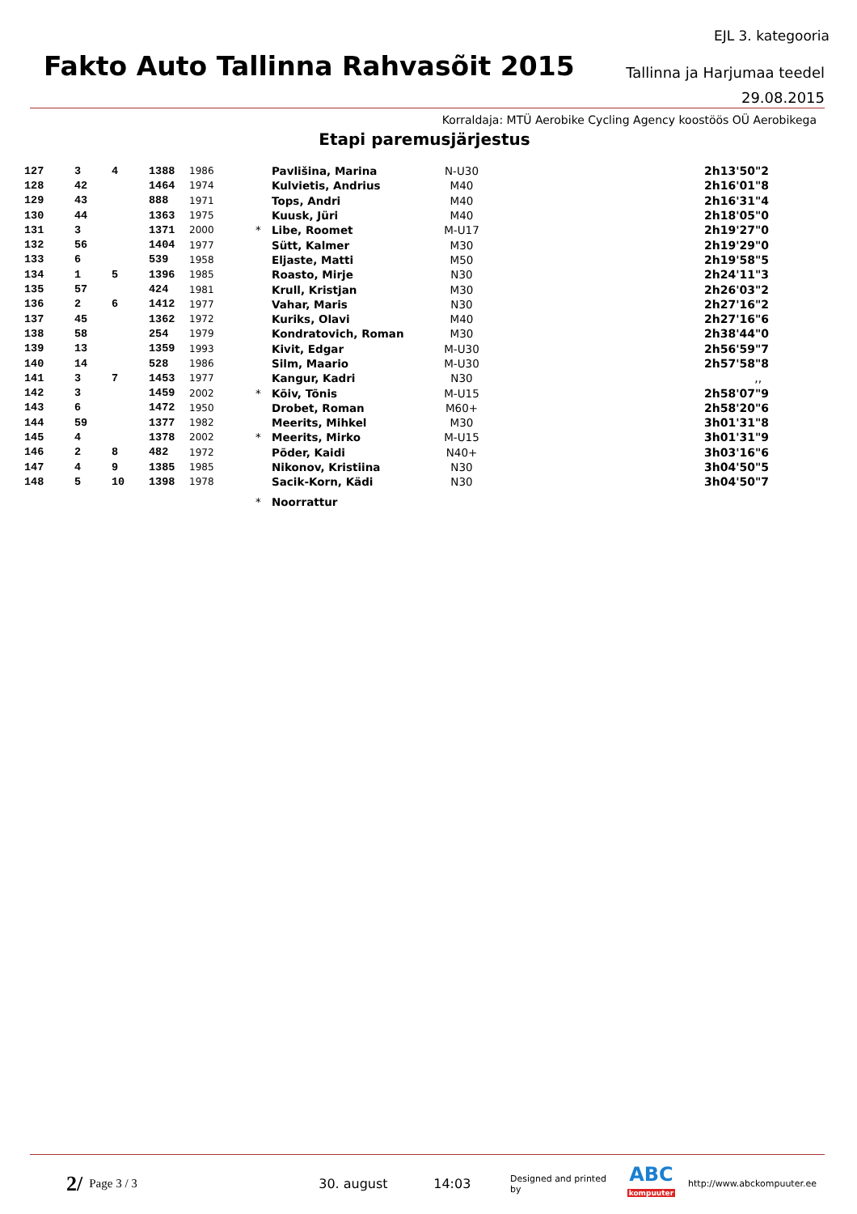EJL 3. kategooria
Fakto Auto Tallinna Rahvasõit 2015
Tallinna ja Harjumaa teedel
29.08.2015
Korraldaja: MTÜ Aerobike Cycling Agency koostöös OÜ Aerobikega
Etapi paremusjärjestus
| 127 | 3 | 4 | 1388 | 1986 | | Pavlišina, Marina | N-U30 | 2h13'50"2 |
| 128 | 42 | | 1464 | 1974 | | Kulvietis, Andrius | M40 | 2h16'01"8 |
| 129 | 43 | | 888 | 1971 | | Tops, Andri | M40 | 2h16'31"4 |
| 130 | 44 | | 1363 | 1975 | | Kuusk, Jüri | M40 | 2h18'05"0 |
| 131 | 3 | | 1371 | 2000 | * | Libe, Roomet | M-U17 | 2h19'27"0 |
| 132 | 56 | | 1404 | 1977 | | Sütt, Kalmer | M30 | 2h19'29"0 |
| 133 | 6 | | 539 | 1958 | | Eljaste, Matti | M50 | 2h19'58"5 |
| 134 | 1 | 5 | 1396 | 1985 | | Roasto, Mirje | N30 | 2h24'11"3 |
| 135 | 57 | | 424 | 1981 | | Krull, Kristjan | M30 | 2h26'03"2 |
| 136 | 2 | 6 | 1412 | 1977 | | Vahar, Maris | N30 | 2h27'16"2 |
| 137 | 45 | | 1362 | 1972 | | Kuriks, Olavi | M40 | 2h27'16"6 |
| 138 | 58 | | 254 | 1979 | | Kondratovich, Roman | M30 | 2h38'44"0 |
| 139 | 13 | | 1359 | 1993 | | Kivit, Edgar | M-U30 | 2h56'59"7 |
| 140 | 14 | | 528 | 1986 | | Silm, Maario | M-U30 | 2h57'58"8 |
| 141 | 3 | 7 | 1453 | 1977 | | Kangur, Kadri | N30 | ,, |
| 142 | 3 | | 1459 | 2002 | * | Kõiv, Tõnis | M-U15 | 2h58'07"9 |
| 143 | 6 | | 1472 | 1950 | | Drobet, Roman | M60+ | 2h58'20"6 |
| 144 | 59 | | 1377 | 1982 | | Meerits, Mihkel | M30 | 3h01'31"8 |
| 145 | 4 | | 1378 | 2002 | * | Meerits, Mirko | M-U15 | 3h01'31"9 |
| 146 | 2 | 8 | 482 | 1972 | | Põder, Kaidi | N40+ | 3h03'16"6 |
| 147 | 4 | 9 | 1385 | 1985 | | Nikonov, Kristiina | N30 | 3h04'50"5 |
| 148 | 5 | 10 | 1398 | 1978 | | Sacik-Korn, Kädi | N30 | 3h04'50"7 |
| | | | | | * | Noorrattur | | |
2/ Page 3 / 3 30. august 14:03 Designed and printed by ABC
kompuuter http://www.abckompuuter.ee